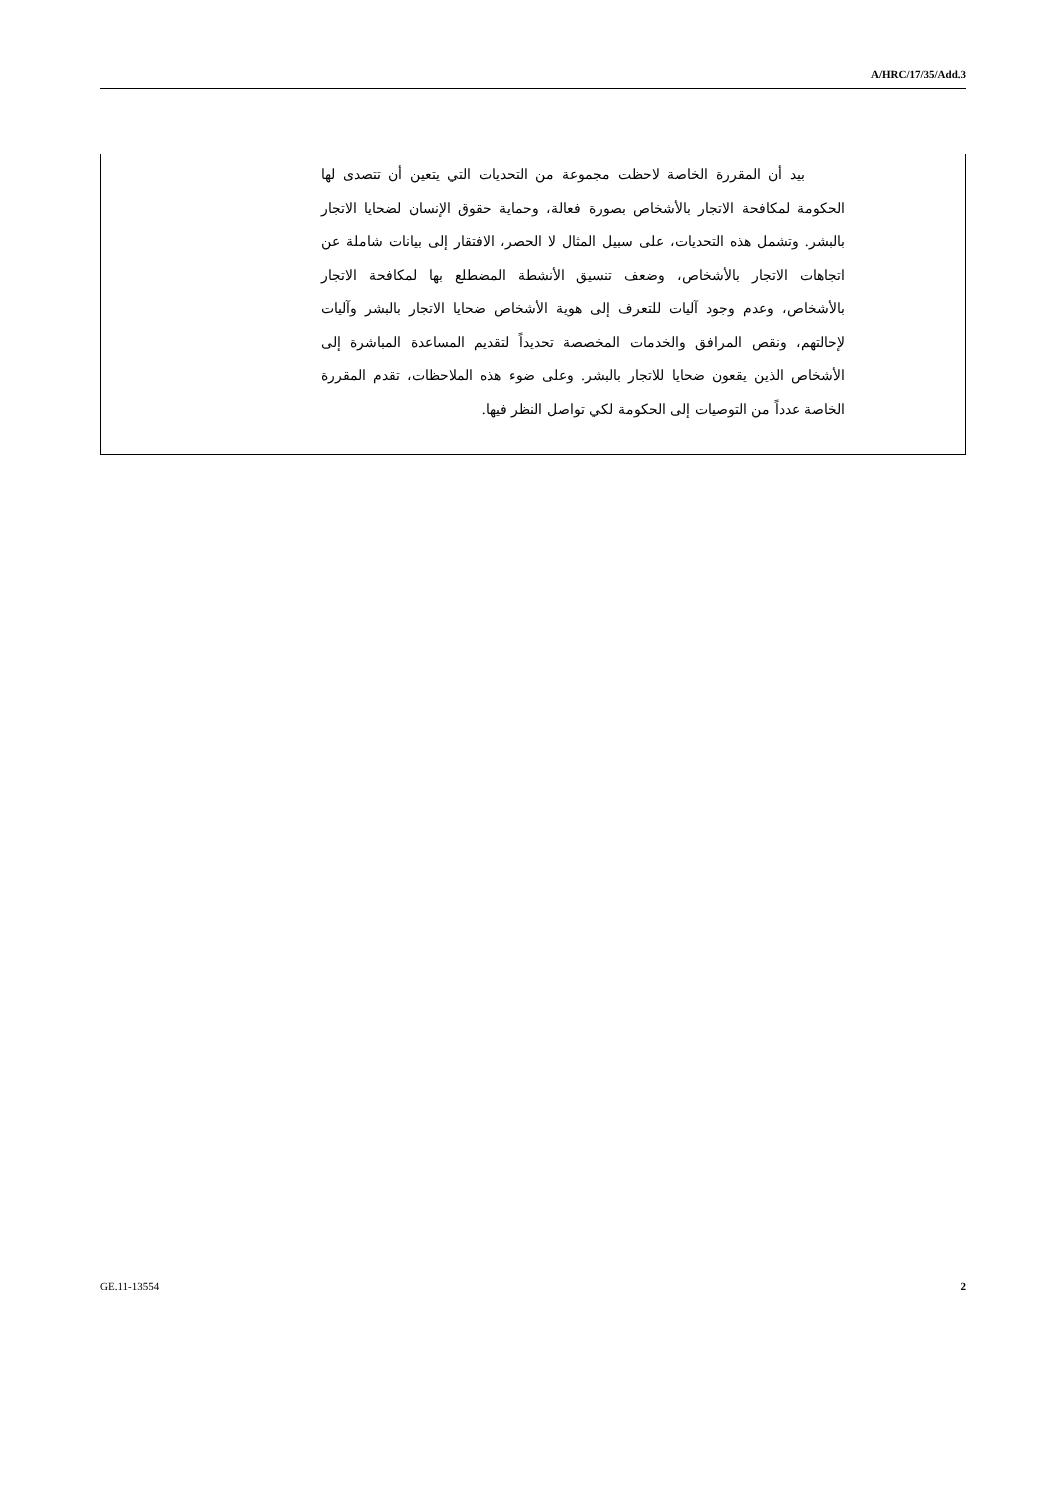A/HRC/17/35/Add.3
بيد أن المقررة الخاصة لاحظت مجموعة من التحديات التي يتعين أن تتصدى لها الحكومة لمكافحة الاتجار بالأشخاص بصورة فعالة، وحماية حقوق الإنسان لضحايا الاتجار بالبشر. وتشمل هذه التحديات، على سبيل المثال لا الحصر، الافتقار إلى بيانات شاملة عن اتجاهات الاتجار بالأشخاص، وضعف تنسيق الأنشطة المضطلع بها لمكافحة الاتجار بالأشخاص، وعدم وجود آليات للتعرف إلى هوية الأشخاص ضحايا الاتجار بالبشر وآليات لإحالتهم، ونقص المرافق والخدمات المخصصة تحديداً لتقديم المساعدة المباشرة إلى الأشخاص الذين يقعون ضحايا للاتجار بالبشر. وعلى ضوء هذه الملاحظات، تقدم المقررة الخاصة عدداً من التوصيات إلى الحكومة لكي تواصل النظر فيها.
GE.11-13554 2